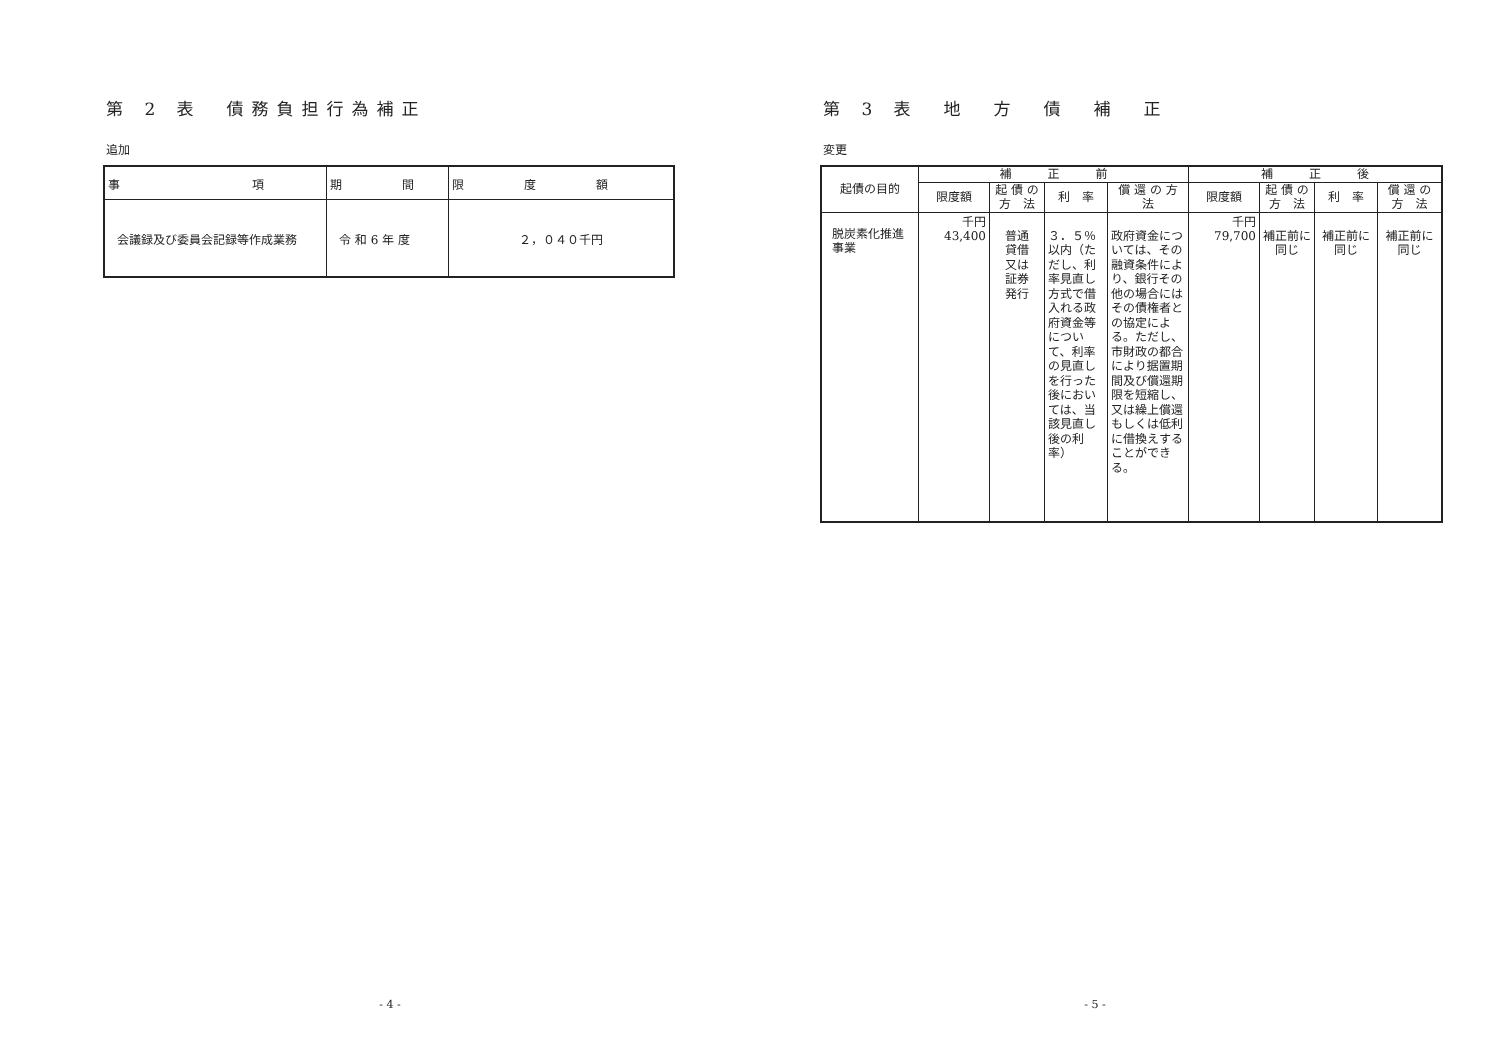第 2 表　債務負担行為補正
追加
| 事 項 | 期 間 | 限 度 額 |
| --- | --- | --- |
| 会議録及び委員会記録等作成業務 | 令 和 6 年 度 | ２，０４０千円 |
- 4 -
第 3 表　地　方　債　補　正
変更
| 起債の目的 | 補 正 前 | | | | 補 正 後 | | | |
| --- | --- | --- | --- | --- | --- | --- | --- | --- |
| | 限度額 | 起 債 の 方 法 | 利 率 | 償 還 の 方 法 | 限度額 | 起 債 の 方 法 | 利 率 | 償 還 の 方 法 |
| 脱炭素化推進事業 | 千円 43,400 | 普通 貸借 又は 証券 発行 | ３．５％以内（ただし、利率見直し方式で借入れる政府資金等について、利率の見直しを行った後においては、当該見直し後の利率） | 政府資金については、その融資条件により、銀行その他の場合にはその債権者との協定による。ただし、市財政の都合により据置期間及び償還期限を短縮し、又は繰上償還もしくは低利に借換えすることができる。 | 千円 79,700 | 補正前に同じ | 補正前に同じ | 補正前に同じ |
- 5 -